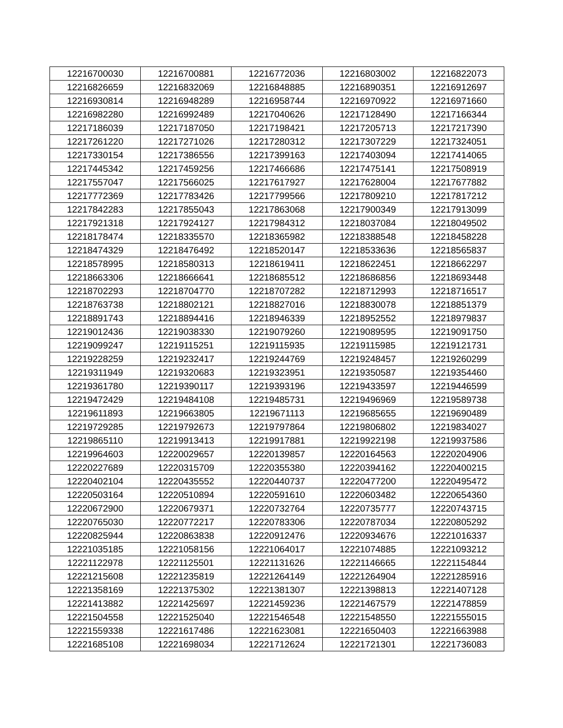| 12216700030 | 12216700881 | 12216772036 | 12216803002 | 12216822073 |
| 12216826659 | 12216832069 | 12216848885 | 12216890351 | 12216912697 |
| 12216930814 | 12216948289 | 12216958744 | 12216970922 | 12216971660 |
| 12216982280 | 12216992489 | 12217040626 | 12217128490 | 12217166344 |
| 12217186039 | 12217187050 | 12217198421 | 12217205713 | 12217217390 |
| 12217261220 | 12217271026 | 12217280312 | 12217307229 | 12217324051 |
| 12217330154 | 12217386556 | 12217399163 | 12217403094 | 12217414065 |
| 12217445342 | 12217459256 | 12217466686 | 12217475141 | 12217508919 |
| 12217557047 | 12217566025 | 12217617927 | 12217628004 | 12217677882 |
| 12217772369 | 12217783426 | 12217799566 | 12217809210 | 12217817212 |
| 12217842283 | 12217855043 | 12217863068 | 12217900349 | 12217913099 |
| 12217921318 | 12217924127 | 12217984312 | 12218037084 | 12218049502 |
| 12218178474 | 12218335570 | 12218365982 | 12218388548 | 12218458228 |
| 12218474329 | 12218476492 | 12218520147 | 12218533636 | 12218565837 |
| 12218578995 | 12218580313 | 12218619411 | 12218622451 | 12218662297 |
| 12218663306 | 12218666641 | 12218685512 | 12218686856 | 12218693448 |
| 12218702293 | 12218704770 | 12218707282 | 12218712993 | 12218716517 |
| 12218763738 | 12218802121 | 12218827016 | 12218830078 | 12218851379 |
| 12218891743 | 12218894416 | 12218946339 | 12218952552 | 12218979837 |
| 12219012436 | 12219038330 | 12219079260 | 12219089595 | 12219091750 |
| 12219099247 | 12219115251 | 12219115935 | 12219115985 | 12219121731 |
| 12219228259 | 12219232417 | 12219244769 | 12219248457 | 12219260299 |
| 12219311949 | 12219320683 | 12219323951 | 12219350587 | 12219354460 |
| 12219361780 | 12219390117 | 12219393196 | 12219433597 | 12219446599 |
| 12219472429 | 12219484108 | 12219485731 | 12219496969 | 12219589738 |
| 12219611893 | 12219663805 | 12219671113 | 12219685655 | 12219690489 |
| 12219729285 | 12219792673 | 12219797864 | 12219806802 | 12219834027 |
| 12219865110 | 12219913413 | 12219917881 | 12219922198 | 12219937586 |
| 12219964603 | 12220029657 | 12220139857 | 12220164563 | 12220204906 |
| 12220227689 | 12220315709 | 12220355380 | 12220394162 | 12220400215 |
| 12220402104 | 12220435552 | 12220440737 | 12220477200 | 12220495472 |
| 12220503164 | 12220510894 | 12220591610 | 12220603482 | 12220654360 |
| 12220672900 | 12220679371 | 12220732764 | 12220735777 | 12220743715 |
| 12220765030 | 12220772217 | 12220783306 | 12220787034 | 12220805292 |
| 12220825944 | 12220863838 | 12220912476 | 12220934676 | 12221016337 |
| 12221035185 | 12221058156 | 12221064017 | 12221074885 | 12221093212 |
| 12221122978 | 12221125501 | 12221131626 | 12221146665 | 12221154844 |
| 12221215608 | 12221235819 | 12221264149 | 12221264904 | 12221285916 |
| 12221358169 | 12221375302 | 12221381307 | 12221398813 | 12221407128 |
| 12221413882 | 12221425697 | 12221459236 | 12221467579 | 12221478859 |
| 12221504558 | 12221525040 | 12221546548 | 12221548550 | 12221555015 |
| 12221559338 | 12221617486 | 12221623081 | 12221650403 | 12221663988 |
| 12221685108 | 12221698034 | 12221712624 | 12221721301 | 12221736083 |